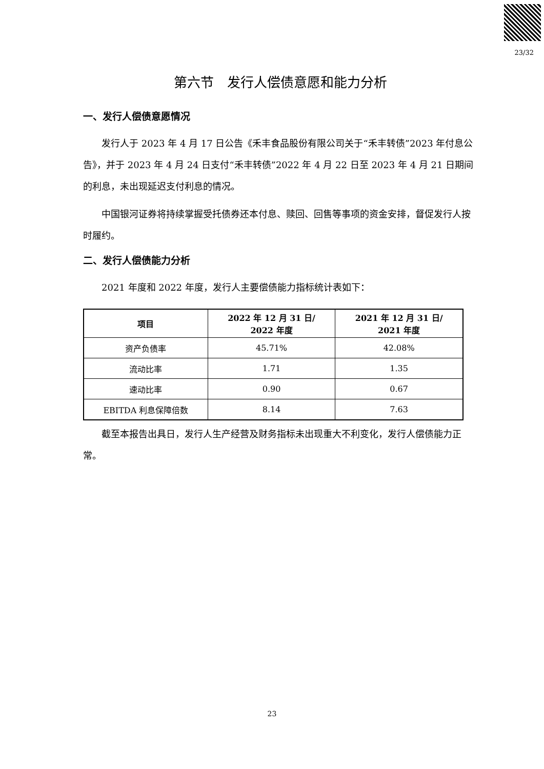23/32
第六节　发行人偿债意愿和能力分析
一、发行人偿债意愿情况
发行人于 2023 年 4 月 17 日公告《禾丰食品股份有限公司关于“禾丰转债”2023 年付息公告》，并于 2023 年 4 月 24 日支付“禾丰转债”2022 年 4 月 22 日至 2023 年 4 月 21 日期间的利息，未出现延迟支付利息的情况。
中国银河证券将持续掌握受托债券还本付息、赎回、回售等事项的资金安排，督促发行人按时履约。
二、发行人偿债能力分析
2021 年度和 2022 年度，发行人主要偿债能力指标统计表如下：
| 项目 | 2022 年 12 月 31 日/ 2022 年度 | 2021 年 12 月 31 日/ 2021 年度 |
| --- | --- | --- |
| 资产负债率 | 45.71% | 42.08% |
| 流动比率 | 1.71 | 1.35 |
| 速动比率 | 0.90 | 0.67 |
| EBITDA 利息保障倍数 | 8.14 | 7.63 |
截至本报告出具日，发行人生产经营及财务指标未出现重大不利变化，发行人偿债能力正常。
23